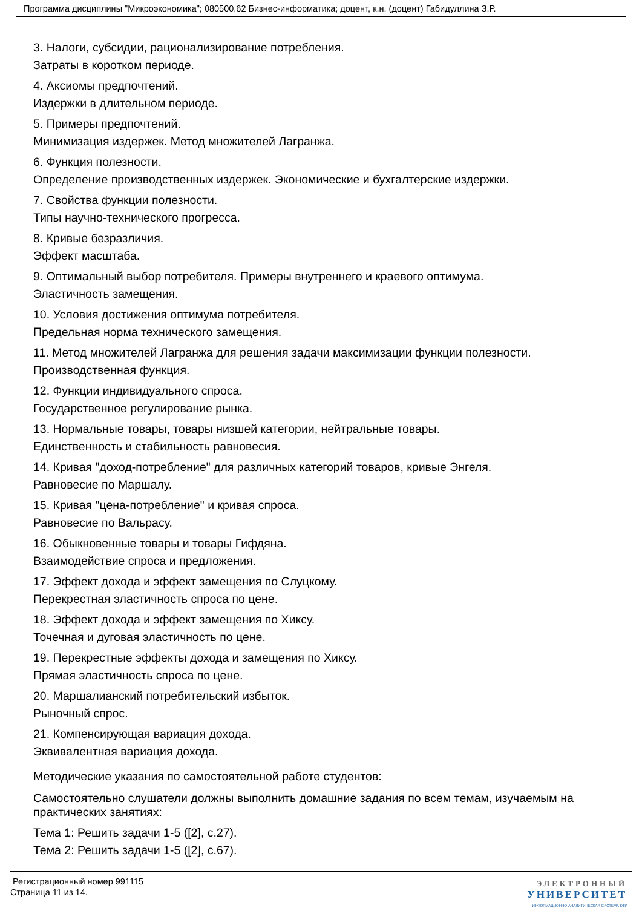Программа дисциплины "Микроэкономика"; 080500.62 Бизнес-информатика; доцент, к.н. (доцент) Габидуллина З.Р.
3. Налоги, субсидии, рационализирование потребления.
Затраты в коротком периоде.
4. Аксиомы предпочтений.
Издержки в длительном периоде.
5. Примеры предпочтений.
Минимизация издержек. Метод множителей Лагранжа.
6. Функция полезности.
Определение производственных издержек. Экономические и бухгалтерские издержки.
7. Свойства функции полезности.
Типы научно-технического прогресса.
8. Кривые безразличия.
Эффект масштаба.
9. Оптимальный выбор потребителя. Примеры внутреннего и краевого оптимума.
Эластичность замещения.
10. Условия достижения оптимума потребителя.
Предельная норма технического замещения.
11. Метод множителей Лагранжа для решения задачи максимизации функции полезности.
Производственная функция.
12. Функции индивидуального спроса.
Государственное регулирование рынка.
13. Нормальные товары, товары низшей категории, нейтральные товары.
Единственность и стабильность равновесия.
14. Кривая "доход-потребление" для различных категорий товаров, кривые Энгеля.
Равновесие по Маршалу.
15. Кривая "цена-потребление" и кривая спроса.
Равновесие по Вальрасу.
16. Обыкновенные товары и товары Гифдяна.
Взаимодействие спроса и предложения.
17. Эффект дохода и эффект замещения по Слуцкому.
Перекрестная эластичность спроса по цене.
18. Эффект дохода и эффект замещения по Хиксу.
Точечная и дуговая эластичность по цене.
19. Перекрестные эффекты дохода и замещения по Хиксу.
Прямая эластичность спроса по цене.
20. Маршалианский потребительский избыток.
Рыночный спрос.
21. Компенсирующая вариация дохода.
Эквивалентная вариация дохода.
Методические указания по самостоятельной работе студентов:
Самостоятельно слушатели должны выполнить домашние задания по всем темам, изучаемым на практических занятиях:
Тема 1: Решить задачи 1-5 ([2], с.27).
Тема 2: Решить задачи 1-5 ([2], с.67).
Регистрационный номер 991115
Страница 11 из 14.
ЭЛЕКТРОННЫЙ
УНИВЕРСИТЕТ
ИНФОРМАЦИОННО-АНАЛИТИЧЕСКАЯ СИСТЕМА КФУ